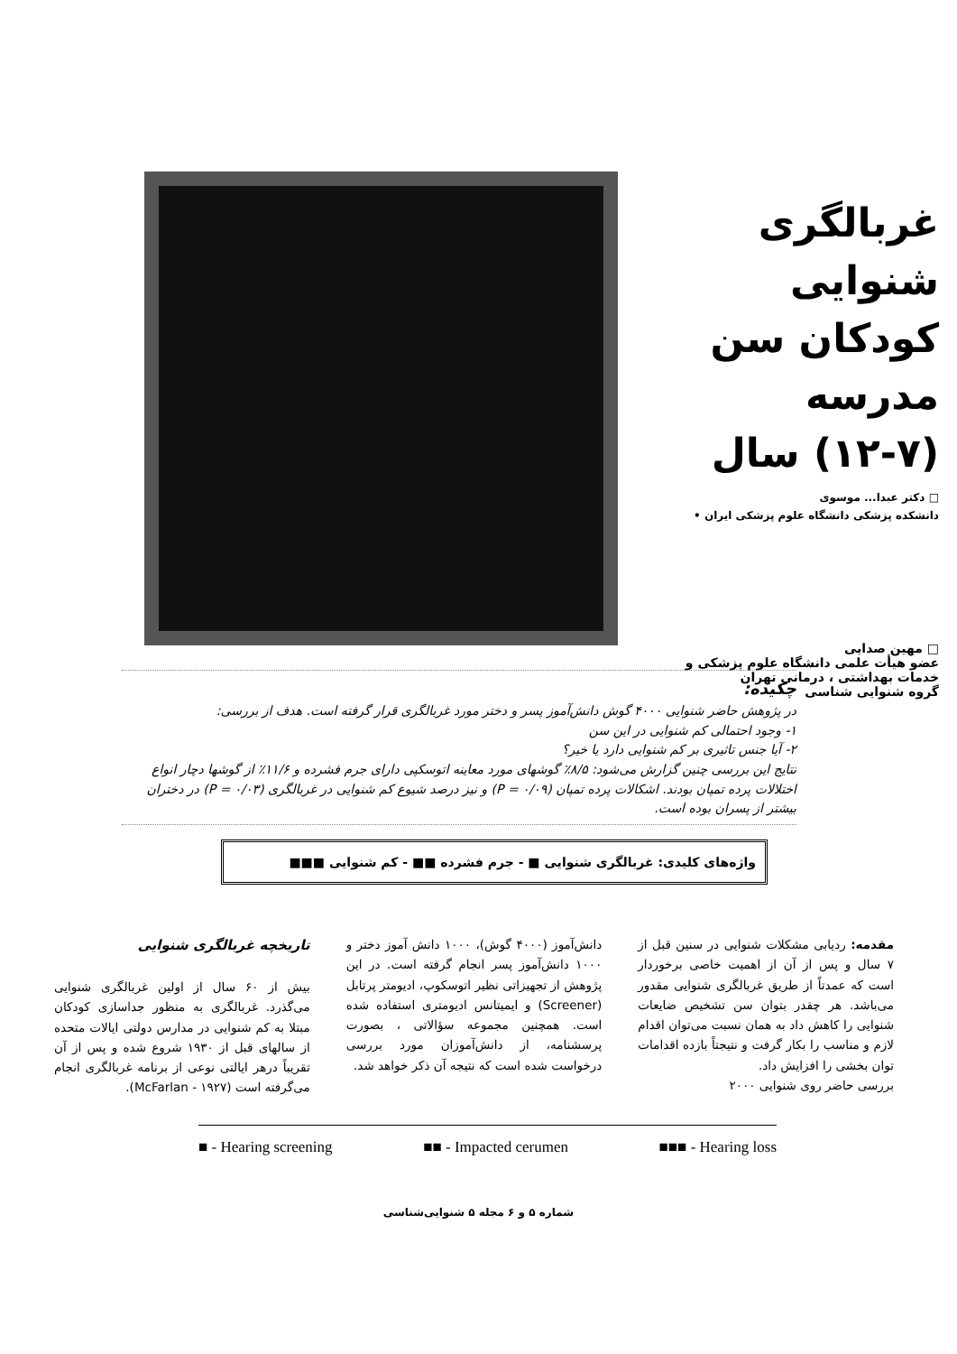غربالگری شنوایی
کودکان سن مدرسه
(۱۲-۷) سال
□ دکتر عبدا... موسوی
دانشکده پزشکی دانشگاه علوم پزشکی ایران •
□ مهین صدایی
عضو هیأت علمی دانشگاه علوم پزشکی و
خدمات بهداشتی ، درمانی تهران
گروه شنوایی شناسی
چکیده:
در پژوهش حاضر شنوایی ۴۰۰۰ گوش دانش‌آموز پسر و دختر مورد غربالگری قرار گرفته است. هدف از بررسی:
۱- وجود احتمالی کم شنوایی در این سن
۲- آیا جنس تاثیری بر کم شنوایی دارد یا خیر؟
نتایج این بررسی چنین گزارش می‌شود: ۸/۵٪ گوشهای مورد معاینه اتوسکپی دارای جرم فشرده و ۱۱/۶٪ از گوشها دچار انواع اختلالات پرده تمپان بودند. اشکالات پرده تمپان (P = ۰/۰۹) و نیز درصد شیوع کم شنوایی در غربالگری (P = ۰/۰۳) در دختران بیشتر از پسران بوده است.
واژه‌های کلیدی: غربالگری شنوایی ■ - جرم فشرده ■■ - کم شنوایی ■■■
مقدمه: ردیابی مشکلات شنوایی در سنین قبل از ۷ سال و پس از آن از اهمیت خاصی برخوردار است که عمدتاً از طریق غربالگری شنوایی مقدور می‌باشد. هر چقدر بتوان سن تشخیص ضایعات شنوایی را کاهش داد به همان نسبت می‌توان اقدام لازم و مناسب را بکار گرفت و نتیجتاً بازده اقدامات توان بخشی را افزایش داد.
بررسی حاضر روی شنوایی ۲۰۰۰
دانش‌آموز (۴۰۰۰ گوش)، ۱۰۰۰ دانش آموز دختر و ۱۰۰۰ دانش‌آموز پسر انجام گرفته است. در این پژوهش از تجهیزاتی نظیر اتوسکوپ، ادیومتر پرتابل (Screener) و ایمیتانس ادیومتری استفاده شده است. همچنین مجموعه سؤالاتی ، بصورت پرسشنامه، از دانش‌آموزان مورد بررسی درخواست شده است که نتیجه آن ذکر خواهد شد.
تاریخچه غربالگری شنوایی
بیش از ۶۰ سال از اولین غربالگری شنوایی می‌گذرد. غربالگری به منظور جداسازی کودکان مبتلا به کم شنوایی در مدارس دولتی ایالات متحده از سالهای قبل از ۱۹۳۰ شروع شده و پس از آن تقریباً درهر ایالتی نوعی از برنامه غربالگری انجام می‌گرفته است (McFarlan - ۱۹۲۷).
■ - Hearing screening ■■ - Impacted cerumen ■■■ - Hearing loss
شماره ۵ و ۶ مجله ۵ شنوایی‌شناسی